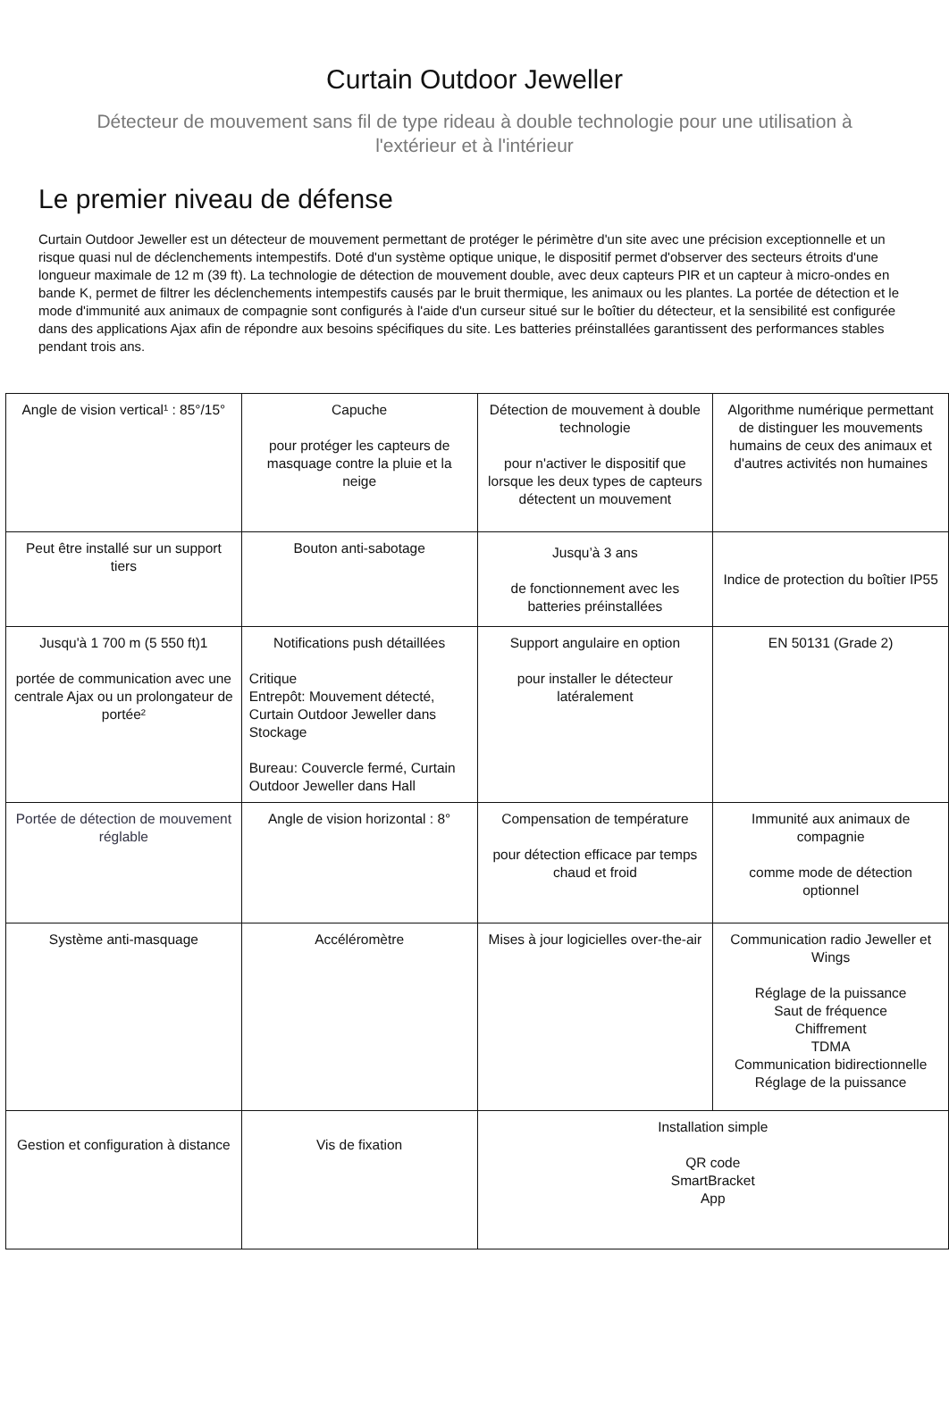Curtain Outdoor Jeweller
Détecteur de mouvement sans fil de type rideau à double technologie pour une utilisation à l'extérieur et à l'intérieur
Le premier niveau de défense
Curtain Outdoor Jeweller est un détecteur de mouvement permettant de protéger le périmètre d'un site avec une précision exceptionnelle et un risque quasi nul de déclenchements intempestifs. Doté d'un système optique unique, le dispositif permet d'observer des secteurs étroits d'une longueur maximale de 12 m (39 ft). La technologie de détection de mouvement double, avec deux capteurs PIR et un capteur à micro-ondes en bande K, permet de filtrer les déclenchements intempestifs causés par le bruit thermique, les animaux ou les plantes. La portée de détection et le mode d'immunité aux animaux de compagnie sont configurés à l'aide d'un curseur situé sur le boîtier du détecteur, et la sensibilité est configurée dans des applications Ajax afin de répondre aux besoins spécifiques du site. Les batteries préinstallées garantissent des performances stables pendant trois ans.
| Angle de vision vertical¹ : 85°/15° | Capuche pour protéger les capteurs de masquage contre la pluie et la neige | Détection de mouvement à double technologie pour n'activer le dispositif que lorsque les deux types de capteurs détectent un mouvement | Algorithme numérique permettant de distinguer les mouvements humains de ceux des animaux et d'autres activités non humaines |
| Peut être installé sur un support tiers | Bouton anti-sabotage | Jusqu’à 3 ans de fonctionnement avec les batteries préinstallées | Indice de protection du boîtier IP55 |
| Jusqu'à 1 700 m (5 550 ft)1 portée de communication avec une centrale Ajax ou un prolongateur de portée² | Notifications push détaillées Critique Entrepôt: Mouvement détecté, Curtain Outdoor Jeweller dans Stockage Bureau: Couvercle fermé, Curtain Outdoor Jeweller dans Hall | Support angulaire en option pour installer le détecteur latéralement | EN 50131 (Grade 2) |
| Portée de détection de mouvement réglable | Angle de vision horizontal : 8° | Compensation de température pour détection efficace par temps chaud et froid | Immunité aux animaux de compagnie comme mode de détection optionnel |
| Système anti-masquage | Accéléromètre | Mises à jour logicielles over-the-air | Communication radio Jeweller et Wings Réglage de la puissance Saut de fréquence Chiffrement TDMA Communication bidirectionnelle Réglage de la puissance |
| Gestion et configuration à distance | Vis de fixation | Installation simple QR code SmartBracket App | |